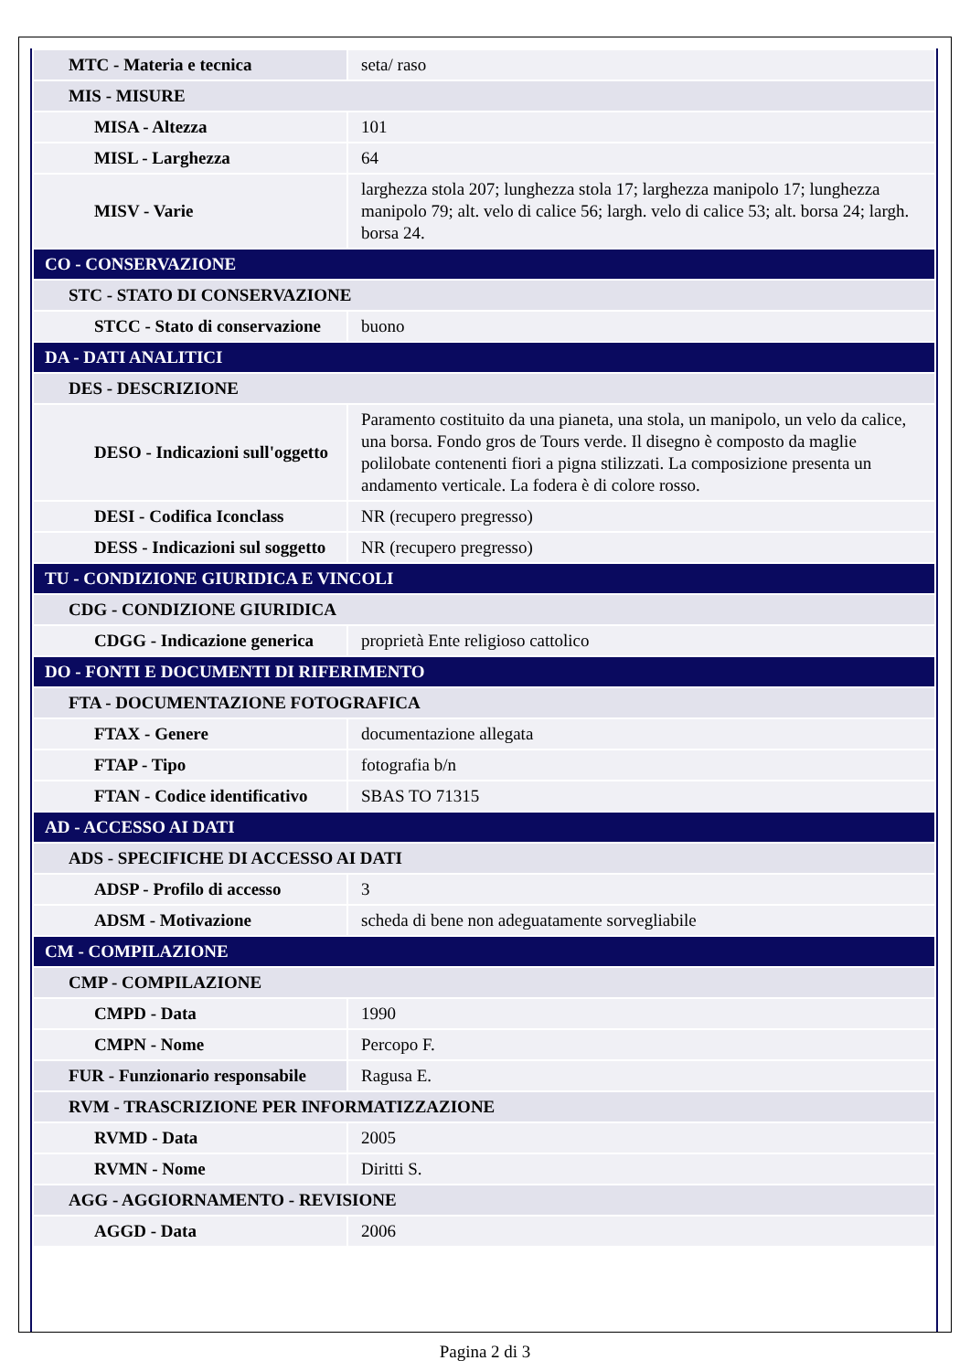| MTC - Materia e tecnica | seta/ raso |
| MIS - MISURE | |
| MISA - Altezza | 101 |
| MISL - Larghezza | 64 |
| MISV - Varie | larghezza stola 207; lunghezza stola 17; larghezza manipolo 17; lunghezza manipolo 79; alt. velo di calice 56; largh. velo di calice 53; alt. borsa 24; largh. borsa 24. |
| CO - CONSERVAZIONE | |
| STC - STATO DI CONSERVAZIONE | |
| STCC - Stato di conservazione | buono |
| DA - DATI ANALITICI | |
| DES - DESCRIZIONE | |
| DESO - Indicazioni sull'oggetto | Paramento costituito da una pianeta, una stola, un manipolo, un velo da calice, una borsa. Fondo gros de Tours verde. Il disegno è composto da maglie polilobate contenenti fiori a pigna stilizzati. La composizione presenta un andamento verticale. La fodera è di colore rosso. |
| DESI - Codifica Iconclass | NR (recupero pregresso) |
| DESS - Indicazioni sul soggetto | NR (recupero pregresso) |
| TU - CONDIZIONE GIURIDICA E VINCOLI | |
| CDG - CONDIZIONE GIURIDICA | |
| CDGG - Indicazione generica | proprietà Ente religioso cattolico |
| DO - FONTI E DOCUMENTI DI RIFERIMENTO | |
| FTA - DOCUMENTAZIONE FOTOGRAFICA | |
| FTAX - Genere | documentazione allegata |
| FTAP - Tipo | fotografia b/n |
| FTAN - Codice identificativo | SBAS TO 71315 |
| AD - ACCESSO AI DATI | |
| ADS - SPECIFICHE DI ACCESSO AI DATI | |
| ADSP - Profilo di accesso | 3 |
| ADSM - Motivazione | scheda di bene non adeguatamente sorvegliabile |
| CM - COMPILAZIONE | |
| CMP - COMPILAZIONE | |
| CMPD - Data | 1990 |
| CMPN - Nome | Percopo F. |
| FUR - Funzionario responsabile | Ragusa E. |
| RVM - TRASCRIZIONE PER INFORMATIZZAZIONE | |
| RVMD - Data | 2005 |
| RVMN - Nome | Diritti S. |
| AGG - AGGIORNAMENTO - REVISIONE | |
| AGGD - Data | 2006 |
Pagina 2 di 3